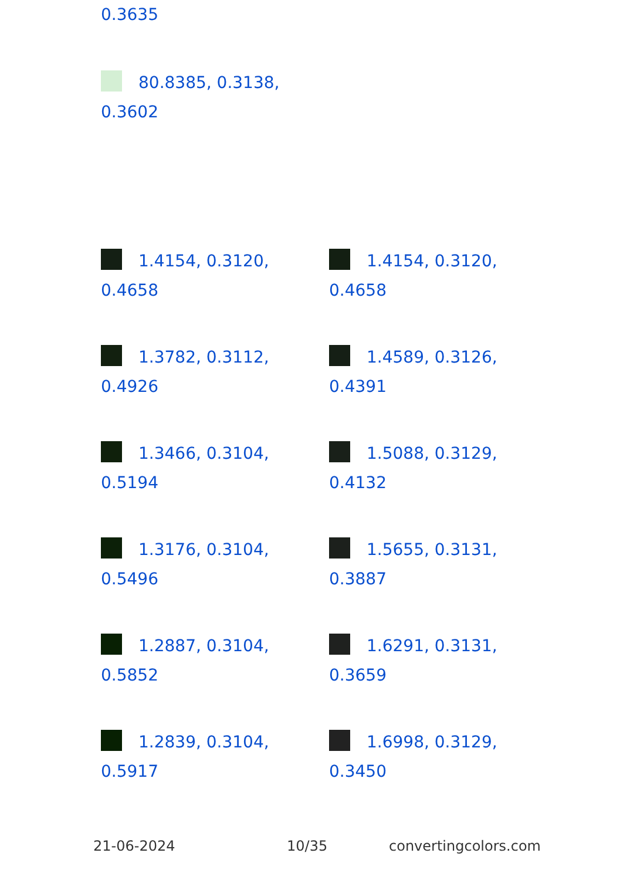0.3635
80.8385, 0.3138, 0.3602
1.4154, 0.3120, 0.4658
1.4154, 0.3120, 0.4658
1.3782, 0.3112, 0.4926
1.4589, 0.3126, 0.4391
1.3466, 0.3104, 0.5194
1.5088, 0.3129, 0.4132
1.3176, 0.3104, 0.5496
1.5655, 0.3131, 0.3887
1.2887, 0.3104, 0.5852
1.6291, 0.3131, 0.3659
1.2839, 0.3104, 0.5917
1.6998, 0.3129, 0.3450
21-06-2024 10/35 convertingcolors.com